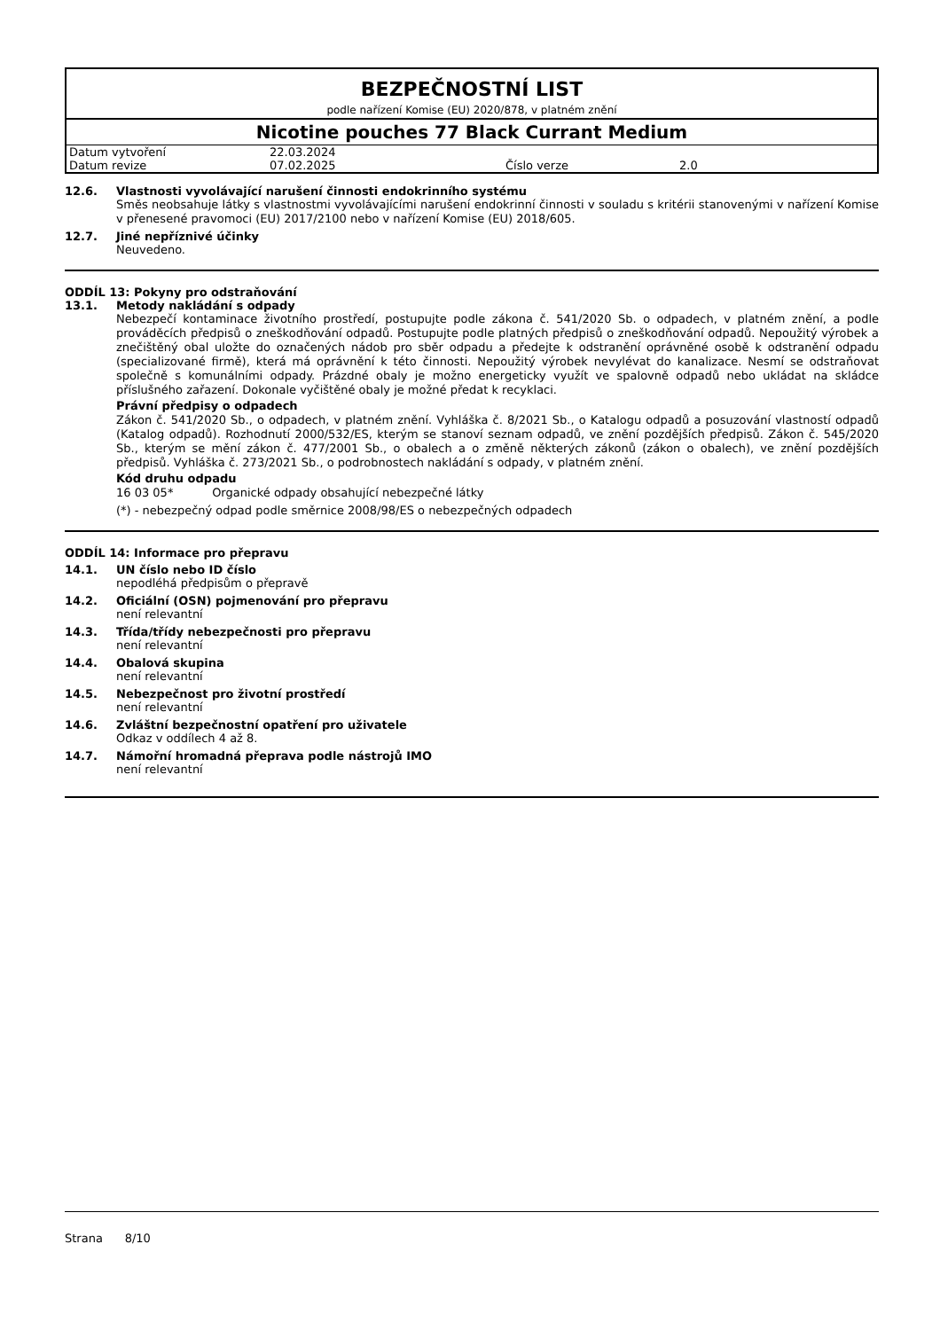BEZPEČNOSTNÍ LIST
podle nařízení Komise (EU) 2020/878, v platném znění
Nicotine pouches 77 Black Currant Medium
| Datum vytvoření | 22.03.2024 | | |
| Datum revize | 07.02.2025 | Číslo verze | 2.0 |
12.6. Vlastnosti vyvolávající narušení činnosti endokrinního systému
Směs neobsahuje látky s vlastnostmi vyvolávajícími narušení endokrinní činnosti v souladu s kritérii stanovenými v nařízení Komise v přenesené pravomoci (EU) 2017/2100 nebo v nařízení Komise (EU) 2018/605.
12.7. Jiné nepříznivé účinky
Neuvedeno.
ODDÍL 13: Pokyny pro odstraňování
13.1. Metody nakládání s odpady
Nebezpečí kontaminace životního prostředí, postupujte podle zákona č. 541/2020 Sb. o odpadech, v platném znění, a podle prováděcích předpisů o zneškodňování odpadů. Postupujte podle platných předpisů o zneškodňování odpadů. Nepoužitý výrobek a znečištěný obal uložte do označených nádob pro sběr odpadu a předejte k odstranění oprávněné osobě k odstranění odpadu (specializované firmě), která má oprávnění k této činnosti. Nepoužitý výrobek nevylévat do kanalizace. Nesmí se odstraňovat společně s komunálními odpady. Prázdné obaly je možno energeticky využít ve spalovně odpadů nebo ukládat na skládce příslušného zařazení. Dokonale vyčištěné obaly je možné předat k recyklaci.
Právní předpisy o odpadech
Zákon č. 541/2020 Sb., o odpadech, v platném znění. Vyhláška č. 8/2021 Sb., o Katalogu odpadů a posuzování vlastností odpadů (Katalog odpadů). Rozhodnutí 2000/532/ES, kterým se stanoví seznam odpadů, ve znění pozdějších předpisů. Zákon č. 545/2020 Sb., kterým se mění zákon č. 477/2001 Sb., o obalech a o změně některých zákonů (zákon o obalech), ve znění pozdějších předpisů. Vyhláška č. 273/2021 Sb., o podrobnostech nakládání s odpady, v platném znění.
Kód druhu odpadu
16 03 05* Organické odpady obsahující nebezpečné látky
(*) - nebezpečný odpad podle směrnice 2008/98/ES o nebezpečných odpadech
ODDÍL 14: Informace pro přepravu
14.1. UN číslo nebo ID číslo
nepodléhá předpisům o přepravě
14.2. Oficiální (OSN) pojmenování pro přepravu
není relevantní
14.3. Třída/třídy nebezpečnosti pro přepravu
není relevantní
14.4. Obalová skupina
není relevantní
14.5. Nebezpečnost pro životní prostředí
není relevantní
14.6. Zvláštní bezpečnostní opatření pro uživatele
Odkaz v oddílech 4 až 8.
14.7. Námořní hromadná přeprava podle nástrojů IMO
není relevantní
Strana 8/10